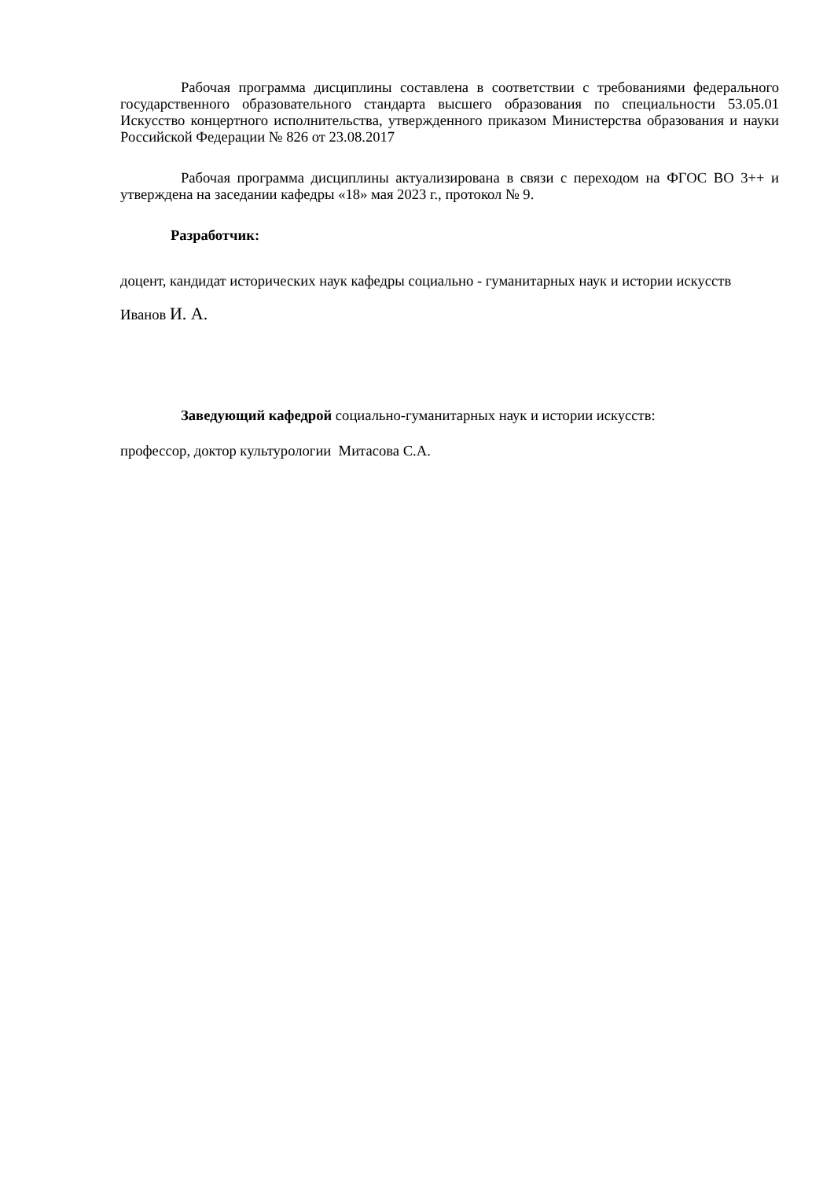Рабочая программа дисциплины составлена в соответствии с требованиями федерального государственного образовательного стандарта высшего образования по специальности 53.05.01 Искусство концертного исполнительства, утвержденного приказом Министерства образования и науки Российской Федерации № 826 от 23.08.2017
Рабочая программа дисциплины актуализирована в связи с переходом на ФГОС ВО 3++ и утверждена на заседании кафедры «18» мая 2023 г., протокол № 9.
Разработчик:
доцент, кандидат исторических наук кафедры социально - гуманитарных наук и истории искусств Иванов И. А.
Заведующий кафедрой социально-гуманитарных наук и истории искусств:
профессор, доктор культурологии Митасова С.А.